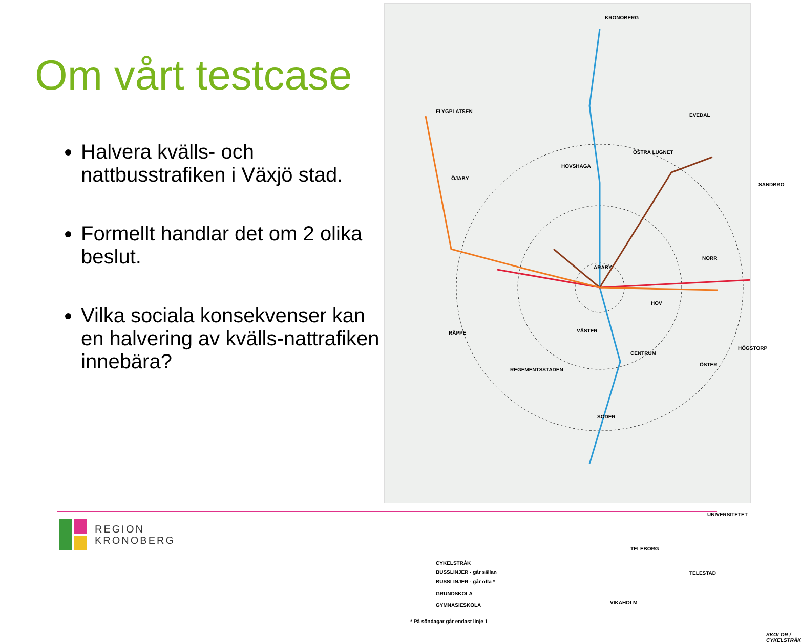Om vårt testcase
Halvera kvälls- och nattbusstrafiken i Växjö stad.
Formellt handlar det om 2 olika beslut.
Vilka sociala konsekvenser kan en halvering av kvälls-nattrafiken innebära?
KRONOBERG
FLYGPLATSEN
EVEDAL
ÖSTRA LUGNET
HOVSHAGA
ÖJABY
SANDBRO
NORR
ÄRABY
HOV
VÄSTER RÄPPE
CENTRUM
HÖGSTORP
ÖSTER
REGEMENTSSTADEN
SÖDER
UNIVERSITETET
TELEBORG
TELESTAD
VIKAHOLM
CYKELSTRÅK
BUSSLINJER - går sällan
BUSSLINJER - går ofta *
GRUNDSKOLA
GYMNASIESKOLA
* På söndagar går endast linje 1
SKOLOR / CYKELSTRÅK
REGION
KRONOBERG